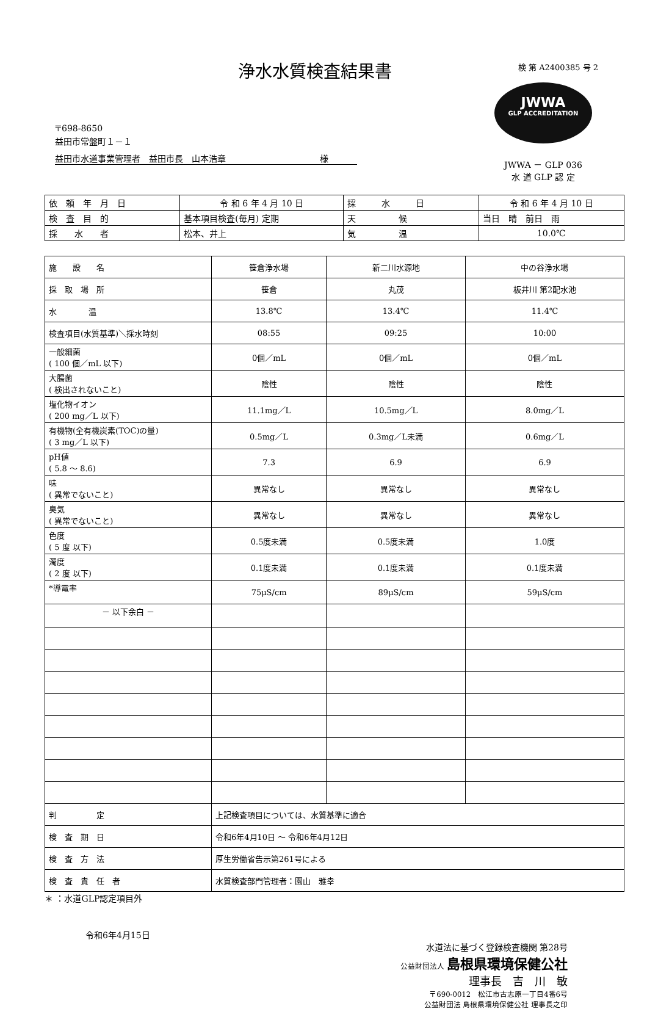浄水水質検査結果書
検 第 A2400385 号 2
〒698-8650
益田市常盤町１－１
益田市水道事業管理者　益田市長　山本浩章　　　　　　　　　　　様
JWWA
GLP ACCREDITATION
JWWA － GLP 036
水 道 GLP 認 定
| 依 頼 年 月 日 | 令 和 6 年 4 月 10 日 | 採 水 日 | 令 和 6 年 4 月 10 日 |
| 検 査 目 的 | 基本項目検査(毎月) 定期 | 天 候 | 当日 晴 前日 雨 |
| 採 水 者 | 松本、井上 | 気 温 | 10.0℃ |
| 施 設 名 | 笹倉浄水場 | 新二川水源地 | 中の谷浄水場 |
| 採 取 場 所 | 笹倉 | 丸茂 | 板井川 第2配水池 |
| 水 温 | 13.8℃ | 13.4℃ | 11.4℃ |
| 検査項目(水質基準)＼採水時刻 | 08:55 | 09:25 | 10:00 |
| 一般細菌 ( 100 個／mL 以下) | 0個／mL | 0個／mL | 0個／mL |
| 大腸菌 ( 検出されないこと) | 陰性 | 陰性 | 陰性 |
| 塩化物イオン ( 200 mg／L 以下) | 11.1mg／L | 10.5mg／L | 8.0mg／L |
| 有機物(全有機炭素(TOC)の量) ( 3 mg／L 以下) | 0.5mg／L | 0.3mg／L未満 | 0.6mg／L |
| pH値 ( 5.8 ～ 8.6) | 7.3 | 6.9 | 6.9 |
| 味 ( 異常でないこと) | 異常なし | 異常なし | 異常なし |
| 臭気 ( 異常でないこと) | 異常なし | 異常なし | 異常なし |
| 色度 ( 5 度 以下) | 0.5度未満 | 0.5度未満 | 1.0度 |
| 濁度 ( 2 度 以下) | 0.1度未満 | 0.1度未満 | 0.1度未満 |
| *導電率 | 75μS/cm | 89μS/cm | 59μS/cm |
| － 以下余白 － | | | |
| 判 定 | 上記検査項目については、水質基準に適合 | | |
| 検 査 期 日 | 令和6年4月10日 ～ 令和6年4月12日 | | |
| 検 査 方 法 | 厚生労働省告示第261号による | | |
| 検 査 責 任 者 | 水質検査部門管理者：園山 雅幸 | | |
＊ ：水道GLP認定項目外
令和6年4月15日
水道法に基づく登録検査機関 第28号
公益財団法人 島根県環境保健公社
理事長　吉　川　敏
〒690-0012　松江市古志原一丁目4番6号
公益財団法 島根県環境保健公社 理事長之印